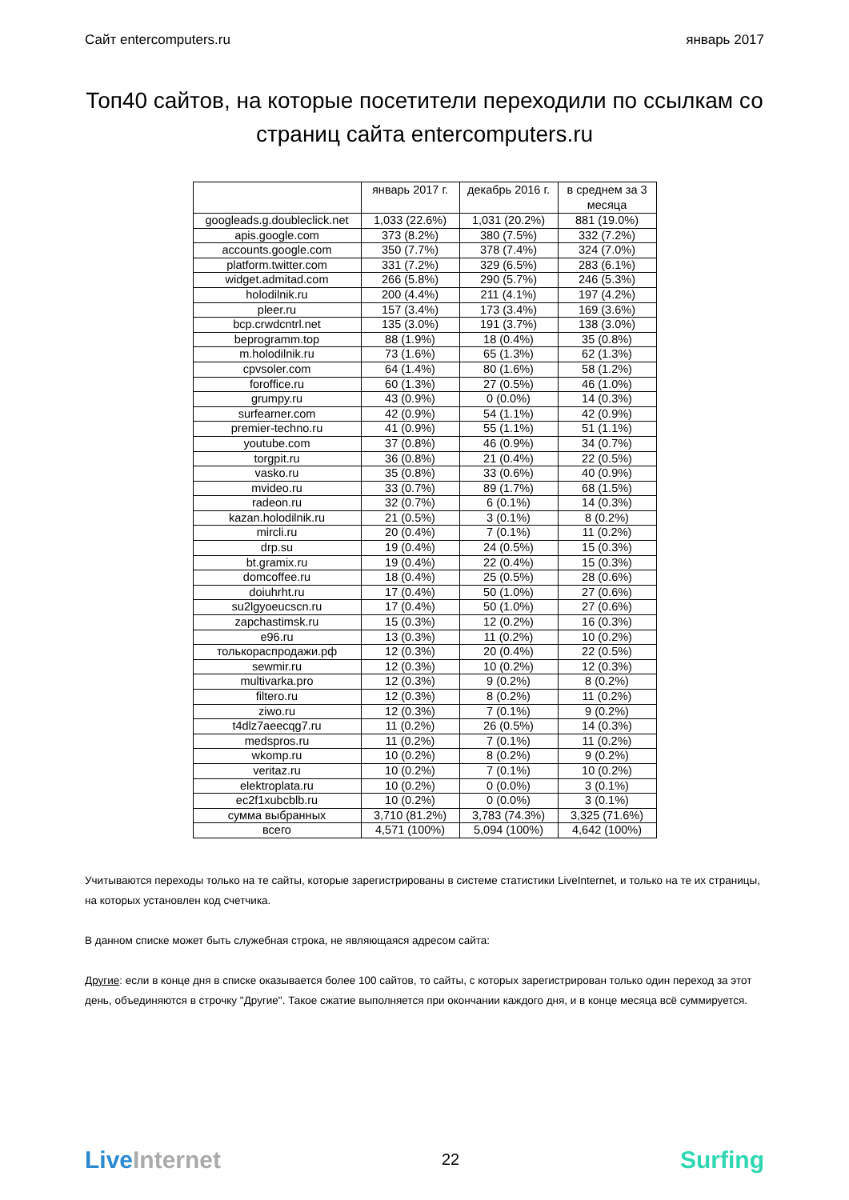Сайт entercomputers.ru январь 2017
Топ40 сайтов, на которые посетители переходили по ссылкам со страниц сайта entercomputers.ru
| | январь 2017 г. | декабрь 2016 г. | в среднем за 3 месяца |
| --- | --- | --- | --- |
| googleads.g.doubleclick.net | 1,033 (22.6%) | 1,031 (20.2%) | 881 (19.0%) |
| apis.google.com | 373 (8.2%) | 380 (7.5%) | 332 (7.2%) |
| accounts.google.com | 350 (7.7%) | 378 (7.4%) | 324 (7.0%) |
| platform.twitter.com | 331 (7.2%) | 329 (6.5%) | 283 (6.1%) |
| widget.admitad.com | 266 (5.8%) | 290 (5.7%) | 246 (5.3%) |
| holodilnik.ru | 200 (4.4%) | 211 (4.1%) | 197 (4.2%) |
| pleer.ru | 157 (3.4%) | 173 (3.4%) | 169 (3.6%) |
| bcp.crwdcntrl.net | 135 (3.0%) | 191 (3.7%) | 138 (3.0%) |
| beprogramm.top | 88 (1.9%) | 18 (0.4%) | 35 (0.8%) |
| m.holodilnik.ru | 73 (1.6%) | 65 (1.3%) | 62 (1.3%) |
| cpvsoler.com | 64 (1.4%) | 80 (1.6%) | 58 (1.2%) |
| foroffice.ru | 60 (1.3%) | 27 (0.5%) | 46 (1.0%) |
| grumpy.ru | 43 (0.9%) | 0 (0.0%) | 14 (0.3%) |
| surfearner.com | 42 (0.9%) | 54 (1.1%) | 42 (0.9%) |
| premier-techno.ru | 41 (0.9%) | 55 (1.1%) | 51 (1.1%) |
| youtube.com | 37 (0.8%) | 46 (0.9%) | 34 (0.7%) |
| torgpit.ru | 36 (0.8%) | 21 (0.4%) | 22 (0.5%) |
| vasko.ru | 35 (0.8%) | 33 (0.6%) | 40 (0.9%) |
| mvideo.ru | 33 (0.7%) | 89 (1.7%) | 68 (1.5%) |
| radeon.ru | 32 (0.7%) | 6 (0.1%) | 14 (0.3%) |
| kazan.holodilnik.ru | 21 (0.5%) | 3 (0.1%) | 8 (0.2%) |
| mircli.ru | 20 (0.4%) | 7 (0.1%) | 11 (0.2%) |
| drp.su | 19 (0.4%) | 24 (0.5%) | 15 (0.3%) |
| bt.gramix.ru | 19 (0.4%) | 22 (0.4%) | 15 (0.3%) |
| domcoffee.ru | 18 (0.4%) | 25 (0.5%) | 28 (0.6%) |
| doiuhrht.ru | 17 (0.4%) | 50 (1.0%) | 27 (0.6%) |
| su2lgyoeucscn.ru | 17 (0.4%) | 50 (1.0%) | 27 (0.6%) |
| zapchastimsk.ru | 15 (0.3%) | 12 (0.2%) | 16 (0.3%) |
| e96.ru | 13 (0.3%) | 11 (0.2%) | 10 (0.2%) |
| толькораспродажи.рф | 12 (0.3%) | 20 (0.4%) | 22 (0.5%) |
| sewmir.ru | 12 (0.3%) | 10 (0.2%) | 12 (0.3%) |
| multivarka.pro | 12 (0.3%) | 9 (0.2%) | 8 (0.2%) |
| filtero.ru | 12 (0.3%) | 8 (0.2%) | 11 (0.2%) |
| ziwo.ru | 12 (0.3%) | 7 (0.1%) | 9 (0.2%) |
| t4dlz7aeecqg7.ru | 11 (0.2%) | 26 (0.5%) | 14 (0.3%) |
| medspros.ru | 11 (0.2%) | 7 (0.1%) | 11 (0.2%) |
| wkomp.ru | 10 (0.2%) | 8 (0.2%) | 9 (0.2%) |
| veritaz.ru | 10 (0.2%) | 7 (0.1%) | 10 (0.2%) |
| elektroplata.ru | 10 (0.2%) | 0 (0.0%) | 3 (0.1%) |
| ec2f1xubcblb.ru | 10 (0.2%) | 0 (0.0%) | 3 (0.1%) |
| сумма выбранных | 3,710 (81.2%) | 3,783 (74.3%) | 3,325 (71.6%) |
| всего | 4,571 (100%) | 5,094 (100%) | 4,642 (100%) |
Учитываются переходы только на те сайты, которые зарегистрированы в системе статистики LiveInternet, и только на те их страницы, на которых установлен код счетчика.
В данном списке может быть служебная строка, не являющаяся адресом сайта:
Другие: если в конце дня в списке оказывается более 100 сайтов, то сайты, с которых зарегистрирован только один переход за этот день, объединяются в строчку "Другие". Такое сжатие выполняется при окончании каждого дня, и в конце месяца всё суммируется.
LiveInternet 22 Surfing